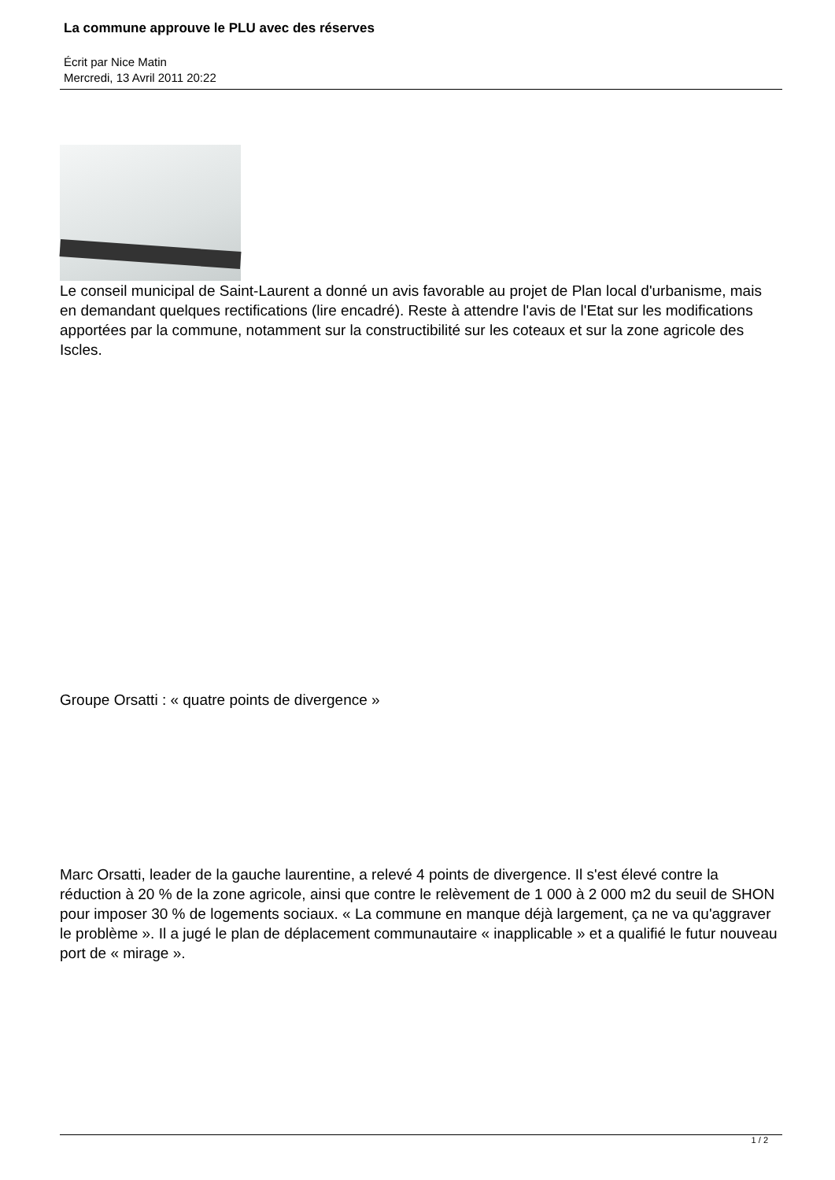La commune approuve le PLU avec des réserves
Écrit par Nice Matin
Mercredi, 13 Avril 2011 20:22
Le conseil municipal de Saint-Laurent a donné un avis favorable au projet de Plan local d'urbanisme, mais en demandant quelques rectifications (lire encadré). Reste à attendre l'avis de l'Etat sur les modifications apportées par la commune, notamment sur la constructibilité sur les coteaux et sur la zone agricole des Iscles.
Groupe Orsatti : « quatre points de divergence »
Marc Orsatti, leader de la gauche laurentine, a relevé 4 points de divergence. Il s'est élevé contre la réduction à 20 % de la zone agricole, ainsi que contre le relèvement de 1 000 à 2 000 m2 du seuil de SHON pour imposer 30 % de logements sociaux. « La commune en manque déjà largement, ça ne va qu'aggraver le problème ». Il a jugé le plan de déplacement communautaire « inapplicable » et a qualifié le futur nouveau port de « mirage ».
1 / 2